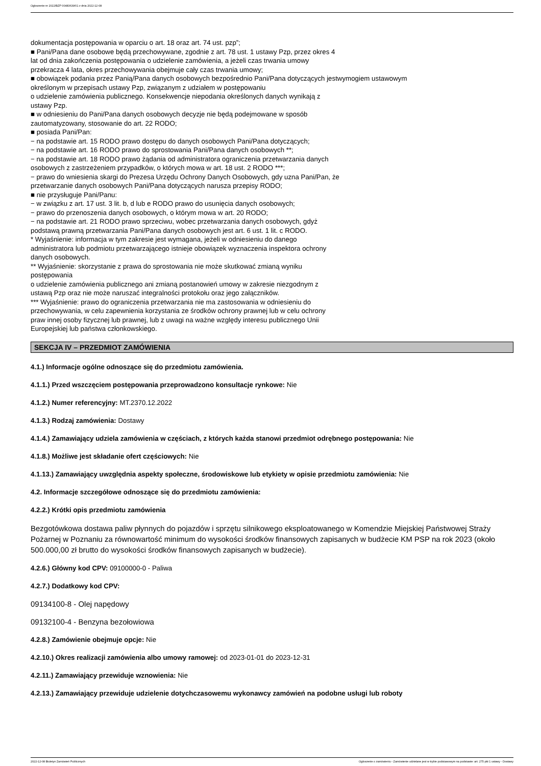Ogłoszenie nr 2022/BZP 00483639/01 z dnia 2022-12-08
dokumentacja postępowania w oparciu o art. 18 oraz art. 74 ust. pzp”;
■ Pani/Pana dane osobowe będą przechowywane, zgodnie z art. 78 ust. 1 ustawy Pzp, przez okres 4
lat od dnia zakończenia postępowania o udzielenie zamówienia, a jeżeli czas trwania umowy
przekracza 4 lata, okres przechowywania obejmuje cały czas trwania umowy;
■ obowiązek podania przez Panią/Pana danych osobowych bezpośrednio Pani/Pana dotyczących jestwymogiem ustawowym
określonym w przepisach ustawy Pzp, związanym z udziałem w postępowaniu
o udzielenie zamówienia publicznego. Konsekwencje niepodania określonych danych wynikają z
ustawy Pzp.
■ w odniesieniu do Pani/Pana danych osobowych decyzje nie będą podejmowane w sposób
zautomatyzowany, stosowanie do art. 22 RODO;
■ posiada Pani/Pan:
− na podstawie art. 15 RODO prawo dostępu do danych osobowych Pani/Pana dotyczących;
− na podstawie art. 16 RODO prawo do sprostowania Pani/Pana danych osobowych **;
− na podstawie art. 18 RODO prawo żądania od administratora ograniczenia przetwarzania danych
osobowych z zastrzeżeniem przypadków, o których mowa w art. 18 ust. 2 RODO ***;
− prawo do wniesienia skargi do Prezesa Urzędu Ochrony Danych Osobowych, gdy uzna Pani/Pan, że
przetwarzanie danych osobowych Pani/Pana dotyczących narusza przepisy RODO;
■ nie przysługuje Pani/Panu:
− w związku z art. 17 ust. 3 lit. b, d lub e RODO prawo do usunięcia danych osobowych;
− prawo do przenoszenia danych osobowych, o którym mowa w art. 20 RODO;
− na podstawie art. 21 RODO prawo sprzeciwu, wobec przetwarzania danych osobowych, gdyż
podstawą prawną przetwarzania Pani/Pana danych osobowych jest art. 6 ust. 1 lit. c RODO.
* Wyjaśnienie: informacja w tym zakresie jest wymagana, jeżeli w odniesieniu do danego
administratora lub podmiotu przetwarzającego istnieje obowiązek wyznaczenia inspektora ochrony
danych osobowych.
** Wyjaśnienie: skorzystanie z prawa do sprostowania nie może skutkować zmianą wyniku
postępowania
o udzielenie zamówienia publicznego ani zmianą postanowień umowy w zakresie niezgodnym z
ustawą Pzp oraz nie może naruszać integralności protokołu oraz jego załączników.
*** Wyjaśnienie: prawo do ograniczenia przetwarzania nie ma zastosowania w odniesieniu do
przechowywania, w celu zapewnienia korzystania ze środków ochrony prawnej lub w celu ochrony
praw innej osoby fizycznej lub prawnej, lub z uwagi na ważne względy interesu publicznego Unii
Europejskiej lub państwa członkowskiego.
SEKCJA IV – PRZEDMIOT ZAMÓWIENIA
4.1.) Informacje ogólne odnoszące się do przedmiotu zamówienia.
4.1.1.) Przed wszczęciem postępowania przeprowadzono konsultacje rynkowe: Nie
4.1.2.) Numer referencyjny: MT.2370.12.2022
4.1.3.) Rodzaj zamówienia: Dostawy
4.1.4.) Zamawiający udziela zamówienia w częściach, z których każda stanowi przedmiot odrębnego postępowania: Nie
4.1.8.) Możliwe jest składanie ofert częściowych: Nie
4.1.13.) Zamawiający uwzględnia aspekty społeczne, środowiskowe lub etykiety w opisie przedmiotu zamówienia: Nie
4.2. Informacje szczegółowe odnoszące się do przedmiotu zamówienia:
4.2.2.) Krótki opis przedmiotu zamówienia
Bezgotówkowa dostawa paliw płynnych do pojazdów i sprzętu silnikowego eksploatowanego w Komendzie Miejskiej Państwowej Straży Pożarnej w Poznaniu za równowartość minimum do wysokości środków finansowych zapisanych w budżecie KM PSP na rok 2023 (około 500.000,00 zł brutto do wysokości środków finansowych zapisanych w budżecie).
4.2.6.) Główny kod CPV: 09100000-0 - Paliwa
4.2.7.) Dodatkowy kod CPV:
09134100-8 - Olej napędowy
09132100-4 - Benzyna bezołowiowa
4.2.8.) Zamówienie obejmuje opcje: Nie
4.2.10.) Okres realizacji zamówienia albo umowy ramowej: od 2023-01-01 do 2023-12-31
4.2.11.) Zamawiający przewiduje wznowienia: Nie
4.2.13.) Zamawiający przewiduje udzielenie dotychczasowemu wykonawcy zamówień na podobne usługi lub roboty
2022-12-08 Biuletyn Zamówień Publicznych Ogłoszenie o zamówieniu - Zamówienie udzielane jest w trybie podstawowym na podstawie: art. 275 pkt 1 ustawy - Dostawy